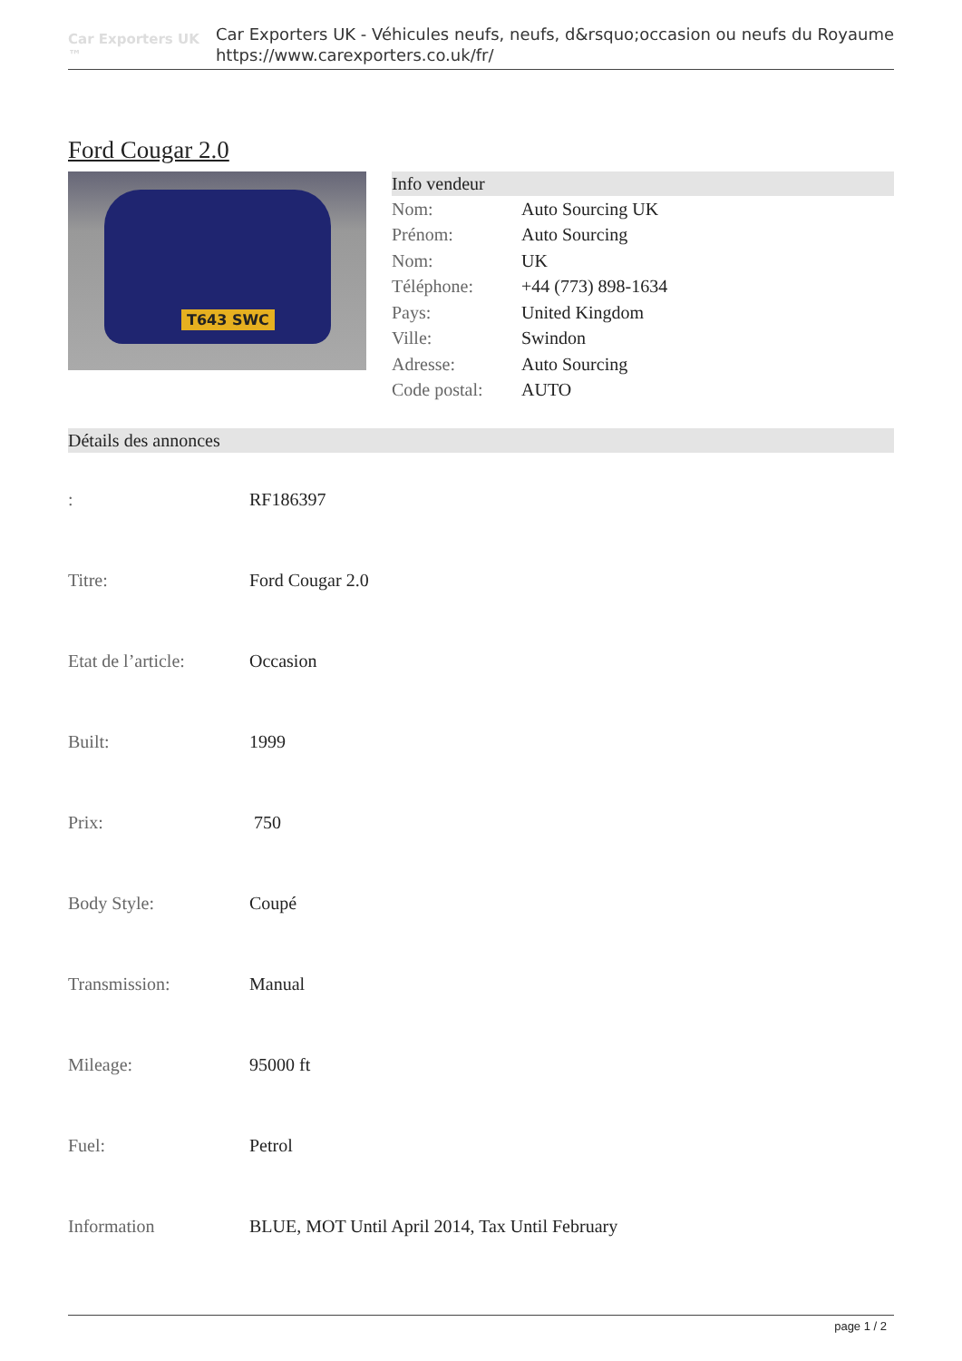Car Exporters UK ™
Car Exporters UK - Véhicules neufs, neufs, d&rsquo;occasion ou neufs du Royaume
https://www.carexporters.co.uk/fr/
Ford Cougar 2.0
T643 SWC
Info vendeur
| Nom: | Auto Sourcing UK |
| Prénom: | Auto Sourcing |
| Nom: | UK |
| Téléphone: | +44 (773) 898-1634 |
| Pays: | United Kingdom |
| Ville: | Swindon |
| Adresse: | Auto Sourcing |
| Code postal: | AUTO |
Détails des annonces
| : | RF186397 |
| Titre: | Ford Cougar 2.0 |
| Etat de l’article: | Occasion |
| Built: | 1999 |
| Prix: | 750 |
| Body Style: | Coupé |
| Transmission: | Manual |
| Mileage: | 95000 ft |
| Fuel: | Petrol |
| Information | BLUE, MOT Until April 2014, Tax Until February |
page 1 / 2